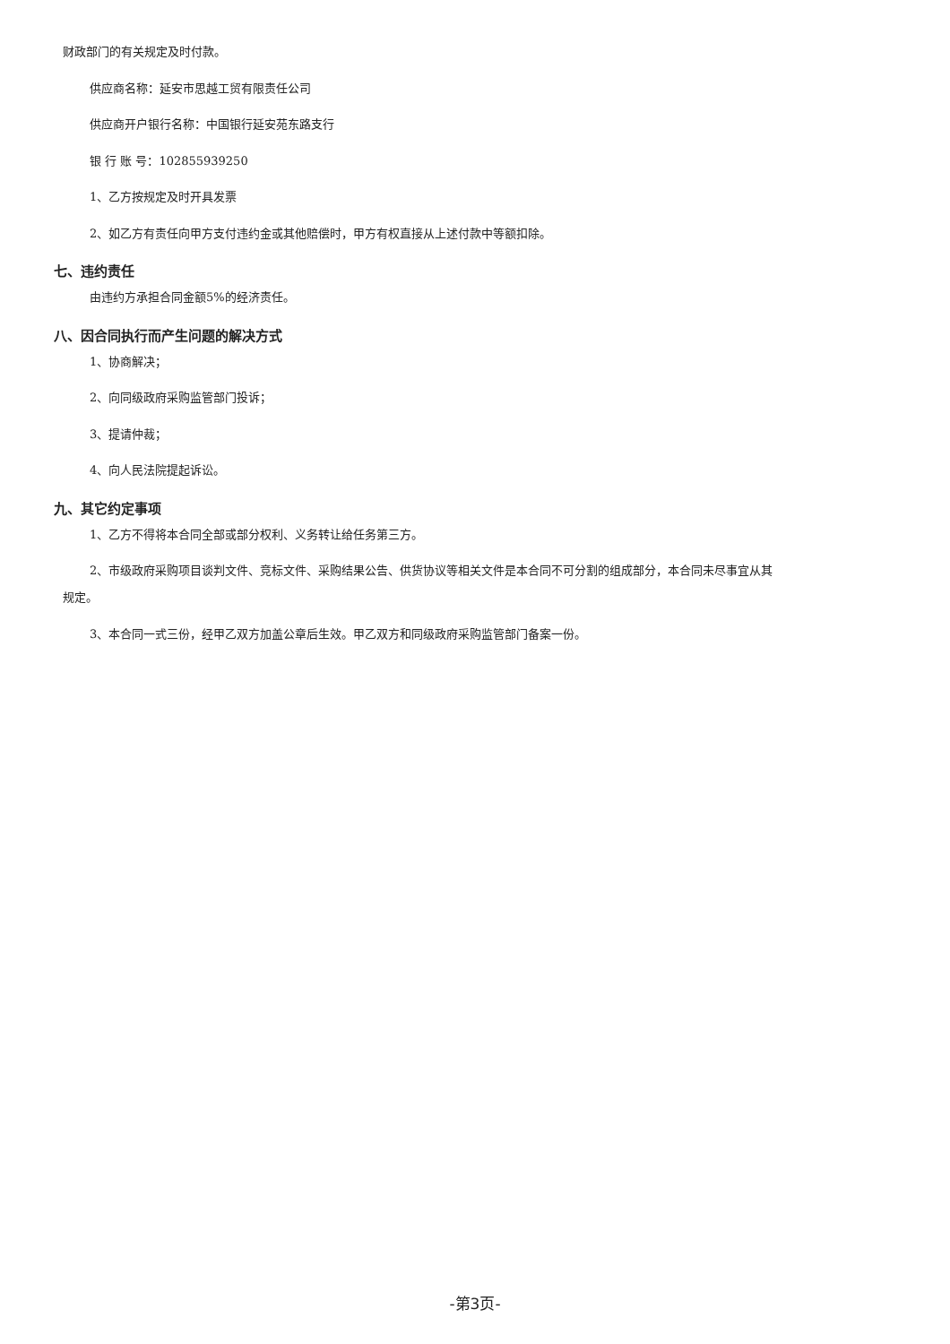财政部门的有关规定及时付款。
供应商名称：延安市思越工贸有限责任公司
供应商开户银行名称：中国银行延安苑东路支行
银 行 账 号：102855939250
1、乙方按规定及时开具发票
2、如乙方有责任向甲方支付违约金或其他赔偿时，甲方有权直接从上述付款中等额扣除。
七、违约责任
由违约方承担合同金额5%的经济责任。
八、因合同执行而产生问题的解决方式
1、协商解决；
2、向同级政府采购监管部门投诉；
3、提请仲裁；
4、向人民法院提起诉讼。
九、其它约定事项
1、乙方不得将本合同全部或部分权利、义务转让给任务第三方。
2、市级政府采购项目谈判文件、竞标文件、采购结果公告、供货协议等相关文件是本合同不可分割的组成部分，本合同未尽事宜从其
规定。
3、本合同一式三份，经甲乙双方加盖公章后生效。甲乙双方和同级政府采购监管部门备案一份。
-第3页-